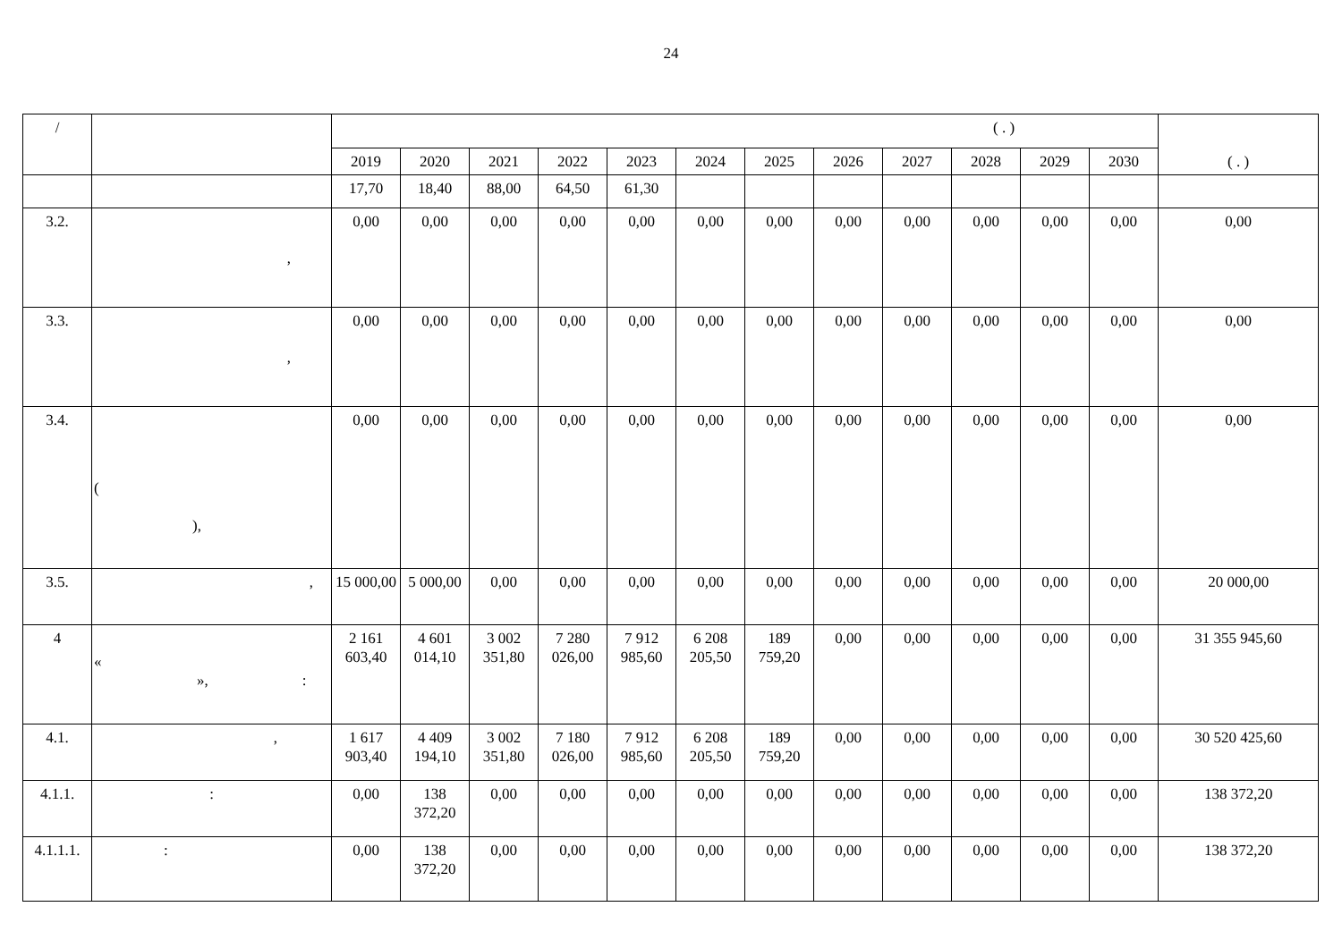24
| / | | ( . ) | | | | | | | | | | | | ( . ) |
| --- | --- | --- | --- | --- | --- | --- | --- | --- | --- | --- | --- | --- | --- | --- |
| | | 2019 | 2020 | 2021 | 2022 | 2023 | 2024 | 2025 | 2026 | 2027 | 2028 | 2029 | 2030 | |
| | | 17,70 | 18,40 | 88,00 | 64,50 | 61,30 | | | | | | | | |
| 3.2. | , | 0,00 | 0,00 | 0,00 | 0,00 | 0,00 | 0,00 | 0,00 | 0,00 | 0,00 | 0,00 | 0,00 | 0,00 | 0,00 |
| 3.3. | , | 0,00 | 0,00 | 0,00 | 0,00 | 0,00 | 0,00 | 0,00 | 0,00 | 0,00 | 0,00 | 0,00 | 0,00 | 0,00 |
| 3.4. | ( ), | 0,00 | 0,00 | 0,00 | 0,00 | 0,00 | 0,00 | 0,00 | 0,00 | 0,00 | 0,00 | 0,00 | 0,00 | 0,00 |
| 3.5. | , | 15 000,00 | 5 000,00 | 0,00 | 0,00 | 0,00 | 0,00 | 0,00 | 0,00 | 0,00 | 0,00 | 0,00 | 0,00 | 20 000,00 |
| 4 | « », : | 2 161 603,40 | 4 601 014,10 | 3 002 351,80 | 7 280 026,00 | 7 912 985,60 | 6 208 205,50 | 189 759,20 | 0,00 | 0,00 | 0,00 | 0,00 | 0,00 | 31 355 945,60 |
| 4.1. | , | 1 617 903,40 | 4 409 194,10 | 3 002 351,80 | 7 180 026,00 | 7 912 985,60 | 6 208 205,50 | 189 759,20 | 0,00 | 0,00 | 0,00 | 0,00 | 0,00 | 30 520 425,60 |
| 4.1.1. | : | 0,00 | 138 372,20 | 0,00 | 0,00 | 0,00 | 0,00 | 0,00 | 0,00 | 0,00 | 0,00 | 0,00 | 0,00 | 138 372,20 |
| 4.1.1.1. | : | 0,00 | 138 372,20 | 0,00 | 0,00 | 0,00 | 0,00 | 0,00 | 0,00 | 0,00 | 0,00 | 0,00 | 0,00 | 138 372,20 |